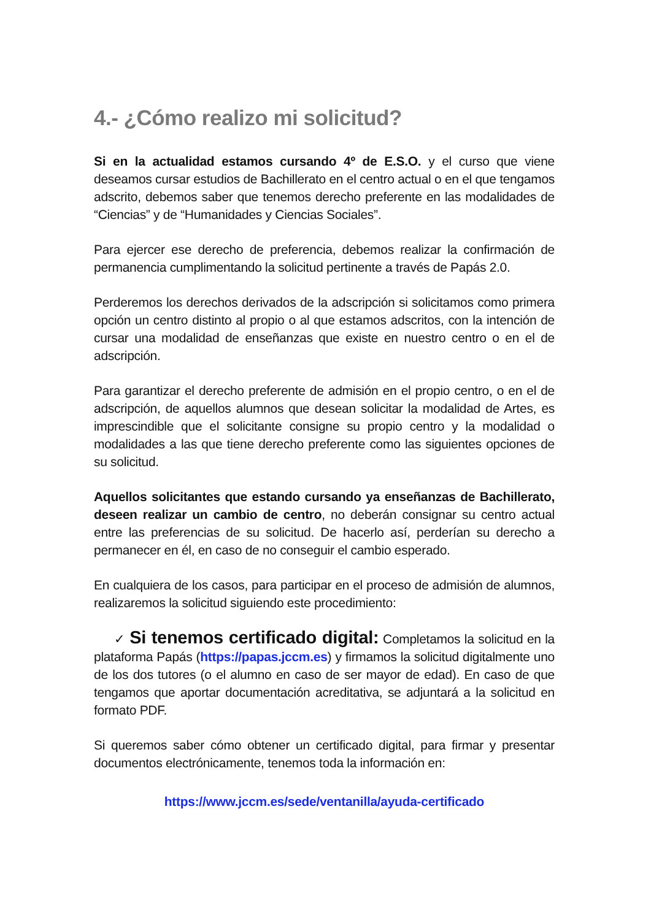4.- ¿Cómo realizo mi solicitud?
Si en la actualidad estamos cursando 4º de E.S.O. y el curso que viene deseamos cursar estudios de Bachillerato en el centro actual o en el que tengamos adscrito, debemos saber que tenemos derecho preferente en las modalidades de “Ciencias” y de “Humanidades y Ciencias Sociales”.
Para ejercer ese derecho de preferencia, debemos realizar la confirmación de permanencia cumplimentando la solicitud pertinente a través de Papás 2.0.
Perderemos los derechos derivados de la adscripción si solicitamos como primera opción un centro distinto al propio o al que estamos adscritos, con la intención de cursar una modalidad de enseñanzas que existe en nuestro centro o en el de adscripción.
Para garantizar el derecho preferente de admisión en el propio centro, o en el de adscripción, de aquellos alumnos que desean solicitar la modalidad de Artes, es imprescindible que el solicitante consigne su propio centro y la modalidad o modalidades a las que tiene derecho preferente como las siguientes opciones de su solicitud.
Aquellos solicitantes que estando cursando ya enseñanzas de Bachillerato, deseen realizar un cambio de centro, no deberán consignar su centro actual entre las preferencias de su solicitud. De hacerlo así, perderían su derecho a permanecer en él, en caso de no conseguir el cambio esperado.
En cualquiera de los casos, para participar en el proceso de admisión de alumnos, realizaremos la solicitud siguiendo este procedimiento:
✓ Si tenemos certificado digital: Completamos la solicitud en la plataforma Papás (https://papas.jccm.es) y firmamos la solicitud digitalmente uno de los dos tutores (o el alumno en caso de ser mayor de edad). En caso de que tengamos que aportar documentación acreditativa, se adjuntará a la solicitud en formato PDF.
Si queremos saber cómo obtener un certificado digital, para firmar y presentar documentos electrónicamente, tenemos toda la información en:
https://www.jccm.es/sede/ventanilla/ayuda-certificado